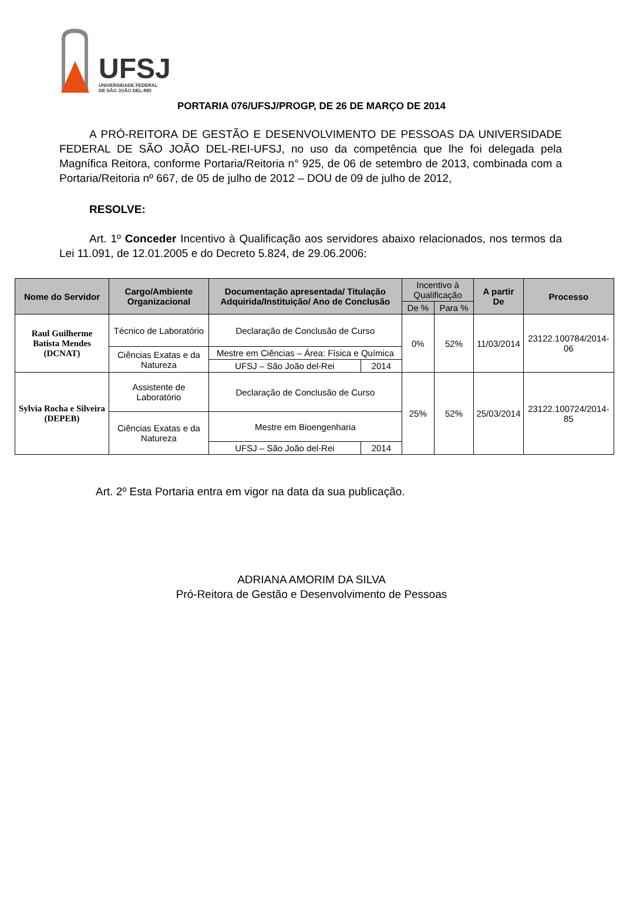UFSJ
UNIVERSIDADE FEDERAL
DE SÃO JOÃO DEL-REI
PORTARIA 076/UFSJ/PROGP, DE 26 DE MARÇO DE 2014
A PRÓ-REITORA DE GESTÃO E DESENVOLVIMENTO DE PESSOAS DA UNIVERSIDADE FEDERAL DE SÃO JOÃO DEL-REI-UFSJ, no uso da competência que lhe foi delegada pela Magnífica Reitora, conforme Portaria/Reitoria n° 925, de 06 de setembro de 2013, combinada com a Portaria/Reitoria nº 667, de 05 de julho de 2012 – DOU de 09 de julho de 2012,
RESOLVE:
Art. 1º Conceder Incentivo à Qualificação aos servidores abaixo relacionados, nos termos da Lei 11.091, de 12.01.2005 e do Decreto 5.824, de 29.06.2006:
| Nome do Servidor | Cargo/Ambiente Organizacional | Documentação apresentada/ Titulação Adquirida/Instituição/ Ano de Conclusão | | Incentivo à Qualificação | | A partir De | Processo |
| --- | --- | --- | --- | --- | --- | --- | --- |
| | | | | De % | Para % | | |
| Raul Guilherme Batista Mendes (DCNAT) | Técnico de Laboratório | Declaração de Conclusão de Curso | | 0% | 52% | 11/03/2014 | 23122.100784/2014-06 |
| | Ciências Exatas e da Natureza | Mestre em Ciências – Área: Física e Química | | | | | |
| | | UFSJ – São João del-Rei | 2014 | | | | |
| Sylvia Rocha e Silveira (DEPEB) | Assistente de Laboratório | Declaração de Conclusão de Curso | | 25% | 52% | 25/03/2014 | 23122.100724/2014-85 |
| | Ciências Exatas e da Natureza | Mestre em Bioengenharia | | | | | |
| | | UFSJ – São João del-Rei | 2014 | | | | |
Art. 2º Esta Portaria entra em vigor na data da sua publicação.
ADRIANA AMORIM DA SILVA
Pró-Reitora de Gestão e Desenvolvimento de Pessoas